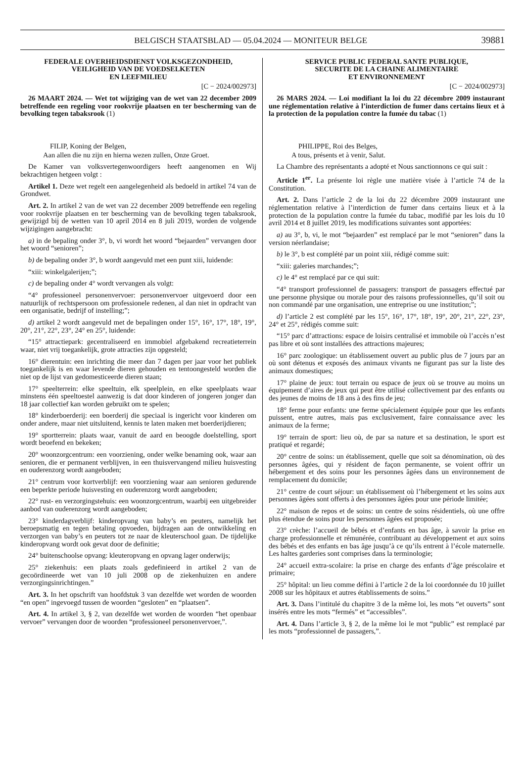BELGISCH STAATSBLAD — 05.04.2024 — MONITEUR BELGE 39881
FEDERALE OVERHEIDSDIENST VOLKSGEZONDHEID,
VEILIGHEID VAN DE VOEDSELKETEN
EN LEEFMILIEU
[C − 2024/002973]
26 MAART 2024. — Wet tot wijziging van de wet van 22 december 2009 betreffende een regeling voor rookvrije plaatsen en ter bescherming van de bevolking tegen tabaksrook (1)
FILIP, Koning der Belgen,
Aan allen die nu zijn en hierna wezen zullen, Onze Groet.
De Kamer van volksvertegenwoordigers heeft aangenomen en Wij bekrachtigen hetgeen volgt :
Artikel 1. Deze wet regelt een aangelegenheid als bedoeld in artikel 74 van de Grondwet.
Art. 2. In artikel 2 van de wet van 22 december 2009 betreffende een regeling voor rookvrije plaatsen en ter bescherming van de bevolking tegen tabaksrook, gewijzigd bij de wetten van 10 april 2014 en 8 juli 2019, worden de volgende wijzigingen aangebracht:
a) in de bepaling onder 3°, b, vi wordt het woord “bejaarden” vervangen door het woord “senioren”;
b) de bepaling onder 3°, b wordt aangevuld met een punt xiii, luidende:
“xiii: winkelgalerijen;”;
c) de bepaling onder 4° wordt vervangen als volgt:
“4° professioneel personenvervoer: personenvervoer uitgevoerd door een natuurlijk of rechtspersoon om professionele redenen, al dan niet in opdracht van een organisatie, bedrijf of instelling;”;
d) artikel 2 wordt aangevuld met de bepalingen onder 15°, 16°, 17°, 18°, 19°, 20°, 21°, 22°, 23°, 24° en 25°, luidende:
“15° attractiepark: gecentraliseerd en immobiel afgebakend recreatieterrein waar, niet vrij toegankelijk, grote attracties zijn opgesteld;
16° dierentuin: een inrichting die meer dan 7 dagen per jaar voor het publiek toegankelijk is en waar levende dieren gehouden en tentoongesteld worden die niet op de lijst van gedomesticeerde dieren staan;
17° speelterrein: elke speeltuin, elk speelplein, en elke speelplaats waar minstens één speeltoestel aanwezig is dat door kinderen of jongeren jonger dan 18 jaar collectief kan worden gebruikt om te spelen;
18° kinderboerderij: een boerderij die speciaal is ingericht voor kinderen om onder andere, maar niet uitsluitend, kennis te laten maken met boerderijdieren;
19° sportterrein: plaats waar, vanuit de aard en beoogde doelstelling, sport wordt beoefend en bekeken;
20° woonzorgcentrum: een voorziening, onder welke benaming ook, waar aan senioren, die er permanent verblijven, in een thuisvervangend milieu huisvesting en ouderenzorg wordt aangeboden;
21° centrum voor kortverblijf: een voorziening waar aan senioren gedurende een beperkte periode huisvesting en ouderenzorg wordt aangeboden;
22° rust- en verzorgingstehuis: een woonzorgcentrum, waarbij een uitgebreider aanbod van ouderenzorg wordt aangeboden;
23° kinderdagverblijf: kinderopvang van baby’s en peuters, namelijk het beroepsmatig en tegen betaling opvoeden, bijdragen aan de ontwikkeling en verzorgen van baby’s en peuters tot ze naar de kleuterschool gaan. De tijdelijke kinderopvang wordt ook gevat door de definitie;
24° buitenschoolse opvang: kleuteropvang en opvang lager onderwijs;
25° ziekenhuis: een plaats zoals gedefinieerd in artikel 2 van de gecoördineerde wet van 10 juli 2008 op de ziekenhuizen en andere verzorgingsinrichtingen.”
Art. 3. In het opschrift van hoofdstuk 3 van dezelfde wet worden de woorden “en open” ingevoegd tussen de woorden “gesloten” en “plaatsen”.
Art. 4. In artikel 3, § 2, van dezelfde wet worden de woorden “het openbaar vervoer” vervangen door de woorden “professioneel personenvervoer,”.
SERVICE PUBLIC FEDERAL SANTE PUBLIQUE,
SECURITE DE LA CHAINE ALIMENTAIRE
ET ENVIRONNEMENT
[C − 2024/002973]
26 MARS 2024. — Loi modifiant la loi du 22 décembre 2009 instaurant une réglementation relative à l’interdiction de fumer dans certains lieux et à la protection de la population contre la fumée du tabac (1)
PHILIPPE, Roi des Belges,
A tous, présents et à venir, Salut.
La Chambre des représentants a adopté et Nous sanctionnons ce qui suit :
Article 1<sup>er</sup>. La présente loi règle une matière visée à l’article 74 de la Constitution.
Art. 2. Dans l’article 2 de la loi du 22 décembre 2009 instaurant une réglementation relative à l’interdiction de fumer dans certains lieux et à la protection de la population contre la fumée du tabac, modifié par les lois du 10 avril 2014 et 8 juillet 2019, les modifications suivantes sont apportées:
a) au 3°, b, vi, le mot “bejaarden” est remplacé par le mot “senioren” dans la version néerlandaise;
b) le 3°, b est complété par un point xiii, rédigé comme suit:
“xiii: galeries marchandes;”;
c) le 4° est remplacé par ce qui suit:
“4° transport professionnel de passagers: transport de passagers effectué par une personne physique ou morale pour des raisons professionnelles, qu’il soit ou non commandé par une organisation, une entreprise ou une institution;”;
d) l’article 2 est complété par les 15°, 16°, 17°, 18°, 19°, 20°, 21°, 22°, 23°, 24° et 25°, rédigés comme suit:
“15° parc d’attractions: espace de loisirs centralisé et immobile où l’accès n’est pas libre et où sont installées des attractions majeures;
16° parc zoologique: un établissement ouvert au public plus de 7 jours par an où sont détenus et exposés des animaux vivants ne figurant pas sur la liste des animaux domestiques;
17° plaine de jeux: tout terrain ou espace de jeux où se trouve au moins un équipement d’aires de jeux qui peut être utilisé collectivement par des enfants ou des jeunes de moins de 18 ans à des fins de jeu;
18° ferme pour enfants: une ferme spécialement équipée pour que les enfants puissent, entre autres, mais pas exclusivement, faire connaissance avec les animaux de la ferme;
19° terrain de sport: lieu où, de par sa nature et sa destination, le sport est pratiqué et regardé;
20° centre de soins: un établissement, quelle que soit sa dénomination, où des personnes âgées, qui y résident de façon permanente, se voient offrir un hébergement et des soins pour les personnes âgées dans un environnement de remplacement du domicile;
21° centre de court séjour: un établissement où l’hébergement et les soins aux personnes âgées sont offerts à des personnes âgées pour une période limitée;
22° maison de repos et de soins: un centre de soins résidentiels, où une offre plus étendue de soins pour les personnes âgées est proposée;
23° crèche: l’accueil de bébés et d’enfants en bas âge, à savoir la prise en charge professionnelle et rémunérée, contribuant au développement et aux soins des bébés et des enfants en bas âge jusqu’à ce qu’ils entrent à l’école maternelle. Les haltes garderies sont comprises dans la terminologie;
24° accueil extra-scolaire: la prise en charge des enfants d’âge préscolaire et primaire;
25° hôpital: un lieu comme défini à l’article 2 de la loi coordonnée du 10 juillet 2008 sur les hôpitaux et autres établissements de soins.”
Art. 3. Dans l’intitulé du chapitre 3 de la même loi, les mots “et ouverts” sont insérés entre les mots “fermés” et “accessibles”.
Art. 4. Dans l’article 3, § 2, de la même loi le mot “public” est remplacé par les mots “professionnel de passagers,”.